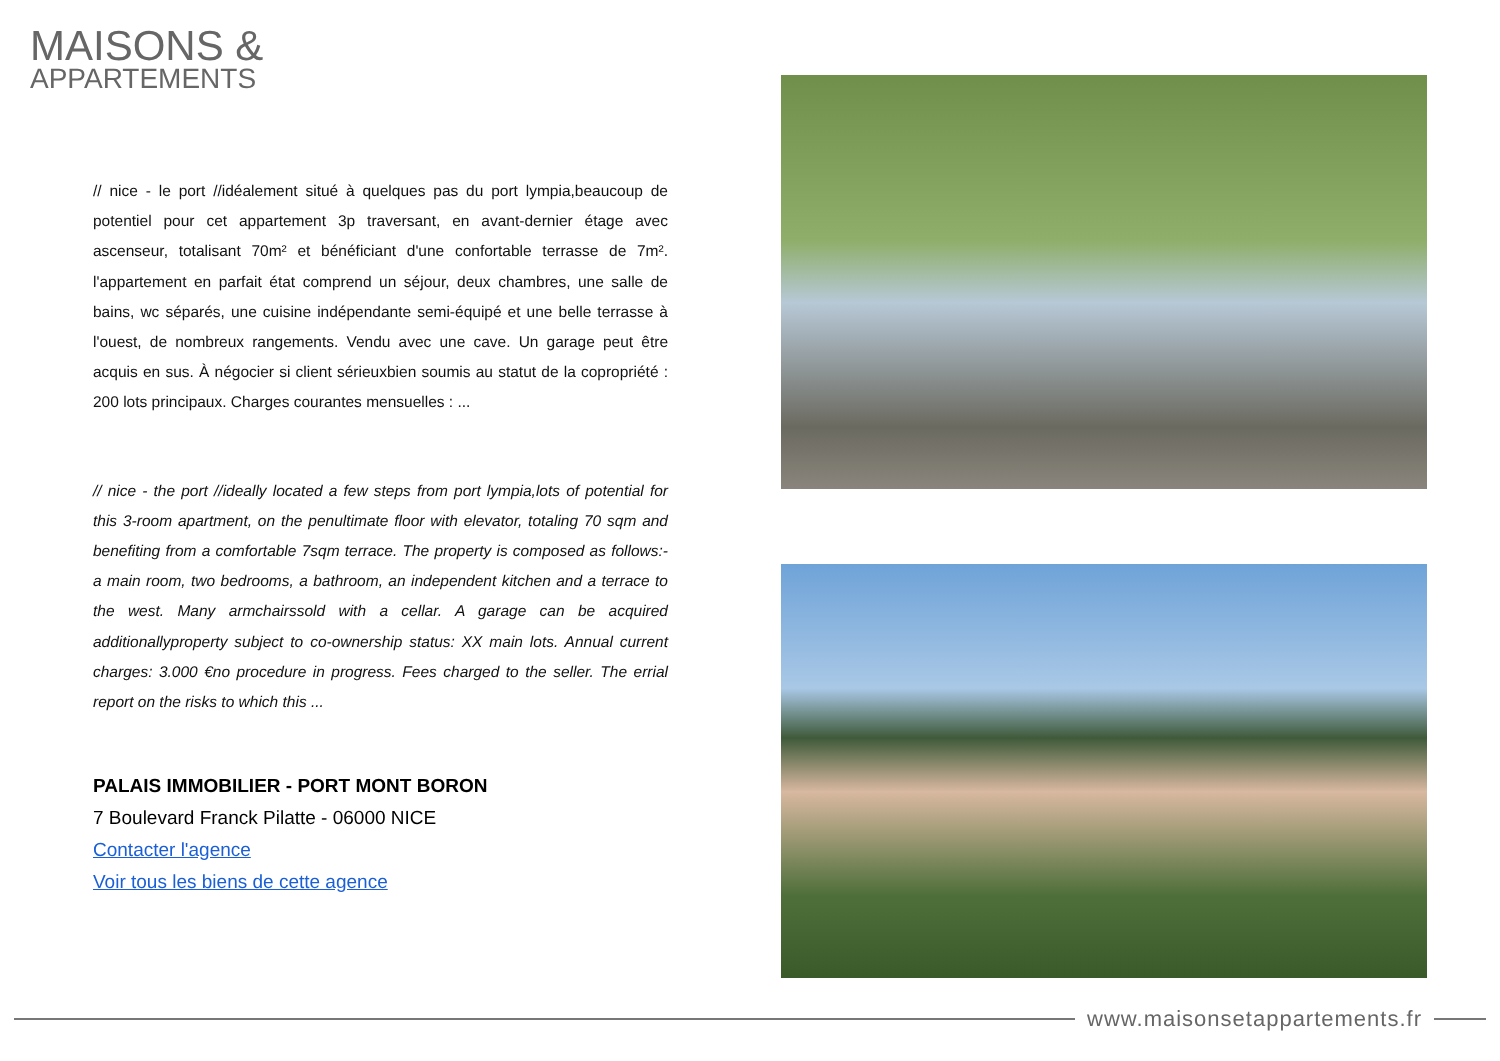MAISONS &
APPARTEMENTS
// nice - le port //idéalement situé à quelques pas du port lympia,beaucoup de potentiel pour cet appartement 3p traversant, en avant-dernier étage avec ascenseur, totalisant 70m² et bénéficiant d'une confortable terrasse de 7m². l'appartement en parfait état comprend un séjour, deux chambres, une salle de bains, wc séparés, une cuisine indépendante semi-équipé et une belle terrasse à l'ouest, de nombreux rangements. Vendu avec une cave. Un garage peut être acquis en sus. À négocier si client sérieuxbien soumis au statut de la copropriété : 200 lots principaux. Charges courantes mensuelles : ...
// nice - the port //ideally located a few steps from port lympia,lots of potential for this 3-room apartment, on the penultimate floor with elevator, totaling 70 sqm and benefiting from a comfortable 7sqm terrace. The property is composed as follows:- a main room, two bedrooms, a bathroom, an independent kitchen and a terrace to the west. Many armchairssold with a cellar. A garage can be acquired additionallyproperty subject to co-ownership status: XX main lots. Annual current charges: 3.000 €no procedure in progress. Fees charged to the seller. The errial report on the risks to which this ...
PALAIS IMMOBILIER - PORT MONT BORON
7 Boulevard Franck Pilatte - 06000 NICE
Contacter l'agence
Voir tous les biens de cette agence
www.maisonsetappartements.fr